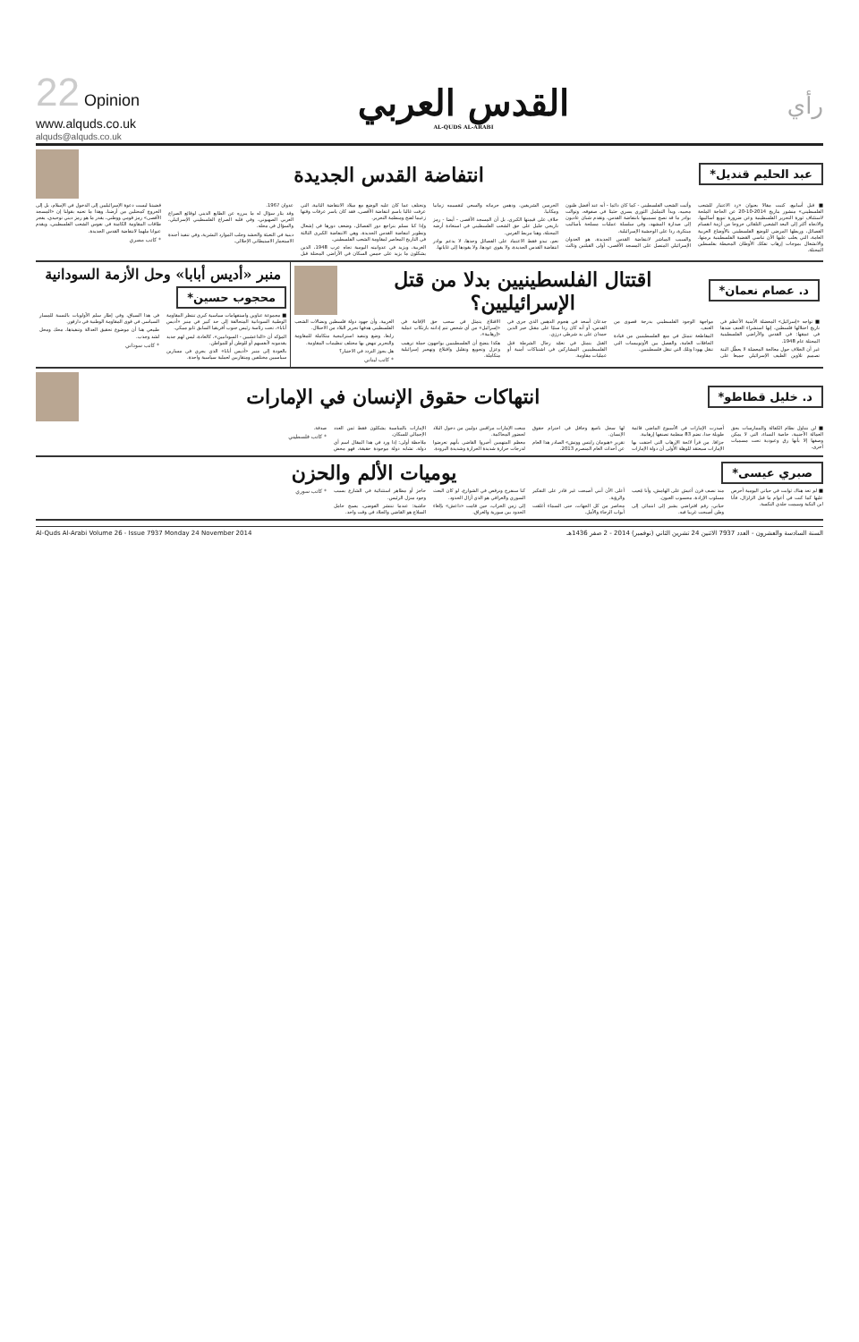22 Opinion
www.alquds.co.uk
alquds@alquds.co.uk
القدس العربي
AL-QUDS AL-ARABI
رأي
عبد الحليم قنديل*
انتفاضة القدس الجديدة
■ قبل أسابيع، كتبت مقالا بعنوان «رد الاعتبار للشعب الفلسطيني» منشور بتاريخ 2014-10-20 عن الحاجة الملحة لاستئناف ثورة التحرير الفلسطينية وعن ضرورة تنويع أساليبها، والاتجاه أكثر إلى البعد الشعبي التلقائي خروجا من أزمة انقسام الفصائل، وربطها المرضي للوضع الفلسطيني بالأوضاع العربية العامة، التي يغلب عليها الآن تناسي القضية الفلسطينية برمتها، والانشغال بموجات إرهاب تفكك الأوطان المحيطة بفلسطين المحتلة.
وأثبت الشعب الفلسطيني - كما كان دائما - أنه عند أفضل ظنون محبيه، وبدأ التململ الثوري يسري حثيثا في صفوفه، وتوالت بوادر ما قد تصح تسميتها بانتفاضة القدس، وتقدم شبان عاديون إلى صدارة المشهد، وفي سلسلة عمليات مسلحة بأساليب مبتكرة، ردا على الوحشية الإسرائيلية.
والسبب المباشر لانتفاضة القدس الجديدة، هو العدوان الإسرائيلي المتصل على المسجد الأقصى، أولى القبلتين وثالث الحرمين الشريفين، ودهس حرماته والسعي لتقسيمه زمانيا ومكانيا.
خلاف على قيمتها الكبرى، بل أن المسجد الأقصى - أيضا - رمز تاريخي جليل على حق الشعب الفلسطيني في استعادة أرضه المحتلة، وهنا مربط الفرس.
نعم، تبدو فقط الاعتماد على الفصائل وحدها، لا يدعم بوادر انتفاضة القدس الجديدة، ولا يقوي عودها، ولا يقودها إلى غاياتها.
وتختلف عما كان عليه الوضع مع ميلاد الانتفاضة الثانية، التي عرفت غالبا باسم انتفاضة الأقصى، فقد كان ياسر عرفات وقتها زعيما لفتح ومنظمة التحرير.
وإذا كنا نسلم بتراجع دور الفصائل، وضعف دورها في إشعال وتطوير انتفاضة القدس الجديدة، وهي الانتفاضة الكبرى الثالثة في التاريخ المعاصر لمقاومة الشعب الفلسطيني.
الغربية، ويزيد في عدوانيته اليومية تجاه عرب 1948، الذين يشكلون ما يزيد على خمس السكان في الأراضي المحتلة قبل عدوان 1967.
وقد يثار سؤال له ما يبرره عن الطابع الديني لوقائع الصراع العربي الصهيوني، وفي قلبه الصراع الفلسطيني الإسرائيلي، والسؤال في محله.
دينية في التعبئة والحشد وجلب الموارد البشرية، وفي تنفيذ أجندة الاستعمار الاستيطاني الإحلالي.
قضيتنا ليست دعوة الإسرائيليين إلى الدخول في الإسلام، بل إلى الخروج كمحتلين من أرضنا، وهذا ما تعنيه بقولنا إن «المسجد الأقصى» رمز قومي ووطني، يقدر ما هو رمز ديني توحيدي، يفجر طاقات المقاومة الكامنة في نفوس الشعب الفلسطيني، ويقدم عنوانا ملهما لانتفاضة القدس الجديدة.
* كاتب مصري
د. عصام نعمان*
اقتتال الفلسطينيين بدلا من قتل الإسرائيليين؟
■ تواجه «إسرائيل» المعضلة الأمنية الأعظم في تاريخ احتلالها فلسطين، إنها استشراء العنف ضدها في عمقها: في القدس والأراضي الفلسطينية المحتلة عام 1948.
غير أن الخلاف حول معالجة المعضلة لا يعطّل البتة تصميم تلاوين الطيف الإسرائيلي جميعا على مواجهة الوجود الفلسطيني بدرجة قصوى من العنف.
المقاطعة تتمثل في منع الفلسطينيين من قيادة الحافلات العامة، والفصل بين الأوتوبيسات التي تنقل يهودا وتلك التي تنقل فلسطينيين.
جدعان أسعد في هجوم الدهس الذي جرى في القدس، أو أنه كان ردا سنيّا على مقتل خير الدين حمدان على يد شرطي درزي.
القتل يتمثل في تعمّد رجال الشرطة قتل الفلسطينيين المشاركين في اشتباكات أمنية أو عمليات مقاومة.
الاقتلاع يتمثل في سحب حق الإقامة في «إسرائيل» من أي شخص تتم إدانته بارتكاب عملية «إرهابية».
هكذا يتضح أن الفلسطينيين يواجهون حملة ترهيب وعزل وتجويع وتقليل واقتلاع وتهجير إسرائيلية متكاملة.
الغربية، وأن جهود دولة فلسطين ونضالات الشعب الفلسطيني هدفها تحرير البلاد من الاحتلال.
رابعا، وضع وتنفيذ استراتيجية متكاملة للمقاومة والتحرير تنهض بها مختلف تنظيمات المقاومة.
هل يجوز التردد في الاختيار؟
* كاتب لبناني
منبر «أديس أبابا» وحل الأزمة السودانية
محجوب حسين*
■ مجموعة عناوين واستفهامات سياسية كبرى تنتظر المقاومة الوطنية السودانية المتحالفة إلى حد كبير في منبر «أديس أبابا»، تحت رئاسة رئيس جنوب أفريقيا السابق ثابو مبيكي.
المؤكد أن «الداعشيين - السودانيين»، كالعادة، ليس لهم جديد يقدمونه لأنفسهم أو للوطن أو للمواطن.
بالعودة إلى منبر «أديس أبابا» الذي يجري في مسارين سياسيين مختلفين ومتقاربين لعملية سياسية واحدة.
في هذا السياق، وفي إطار سلم الأولويات بالنسبة للمسار السياسي في قوى المقاومة الوطنية في دارفور.
طبيعي هنا أن موضوع تحقيق العدالة وتنفيذها، محك ومحل لشد وجذب.
* كاتب سوداني
د. خليل قطاطو*
انتهاكات حقوق الإنسان في الإمارات
■ لن نتناول نظام الكفالة والممارسات بحق العمالة الأجنبية، خاصة النساء، التي لا يمكن وصفها إلا بأنها رق وعبودية تحت مسميات أخرى.
أصدرت الإمارات في الأسبوع الماضي قائمة طويلة جدا، تضم 83 منظمة تصنفها إرهابية.
جزافا. من قرأ لائحة الإرهاب التي احتفت بها الإمارات سيعتقد للوهلة الأولى أن دولة الإمارات لها سجل ناصع وحافل في احترام حقوق الإنسان.
تقرير «هيومان رايتس ووتش» الصادر هذا العام عن أحداث العام المنصرم 2013.
منعت الإمارات مراقبين دوليين من دخول البلاد لحضور المحاكمة.
معظم المتهمين أخبروا القاضي بأنهم تعرضوا لدرجات حرارة شديدة الحرارة وشديدة البرودة.
الإمارات بالمناسبة يشكلون فقط ثمن العدد الإجمالي للسكان.
ملاحظة أولى: إذا ورد في هذا المقال اسم أي دولة، تشابه دولة موجودة حقيقة، فهو محض صدفة.
* كاتب فلسطيني
صبري عيسى*
يوميات الألم والحزن
■ لم تعد هناك ثوابت في حياتي اليومية أحرص عليها كما كنت في أعوام ما قبل الزلزال، فأنا ابن النكبة وسيمت جلدي النكسة.
منذ نصف قرن أعيش على الهامش، وأنا مُغيب مسلوب الإرادة، محسوب العيون.
حياتي، رقم افتراضي يشير إلى انتمائي إلى وطن أصبحت غريبا فيه.
أعلى الأن أنني أصبحت غير قادر على التفكير والرؤية.
محاصر من كل الجهات، حتى السماء أغلقت أبواب الرجاء والأمل.
كنا سنفرح ونرقص في الشوارع، لو كان البعث السوري والعراقي هو الذي أزال الحدود.
إلى زمن الخراب، حين قامت «داعش» بإلغاء الحدود بين سورية والعراق.
حاجز أو مظاهر استثنائية في الشارع بسبب وجود منزل الرئيس.
حاشية: عندما تنتشر الفوضى، يصبح حامل السلاح هو القاضي والجلاد في وقت واحد.
* كاتب سوري
Al-Quds Al-Arabi Volume 26 - Issue 7937 Monday 24 November 2014 السنة السادسة والعشرون - العدد 7937 الاثنين 24 تشرين الثاني (نوفمبر) 2014 - 2 صفر 1436هـ